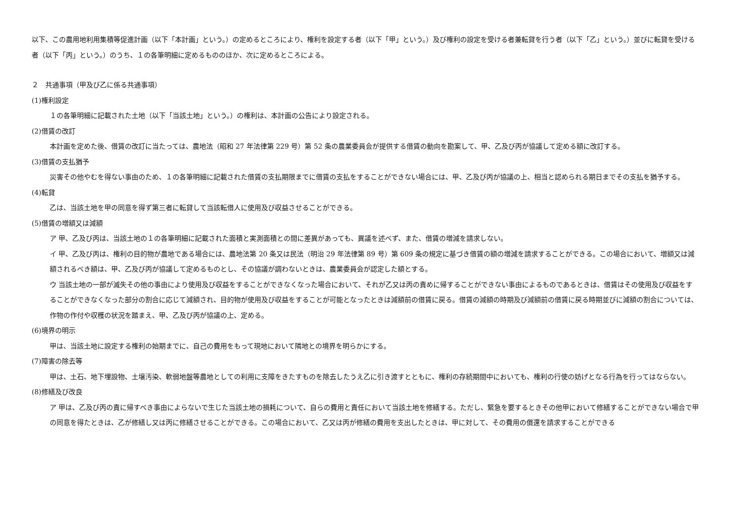以下、この農用地利用集積等促進計画（以下「本計画」という。）の定めるところにより、権利を設定する者（以下「甲」という。）及び権利の設定を受ける者兼転貸を行う者（以下「乙」という。）並びに転貸を受ける者（以下「丙」という。）のうち、１の各筆明細に定めるもののほか、次に定めるところによる。
２　共通事項（甲及び乙に係る共通事項）
(1)権利設定
１の各筆明細に記載された土地（以下「当該土地」という。）の権利は、本計画の公告により設定される。
(2)借賃の改訂
本計画を定めた後、借賃の改訂に当たっては、農地法（昭和 27 年法律第 229 号）第 52 条の農業委員会が提供する借賃の動向を勘案して、甲、乙及び丙が協議して定める額に改訂する。
(3)借賃の支払猶予
災害その他やむを得ない事由のため、１の各筆明細に記載された借賃の支払期限までに借賃の支払をすることができない場合には、甲、乙及び丙が協議の上、相当と認められる期日までその支払を猶予する。
(4)転貸
乙は、当該土地を甲の同意を得ず第三者に転貸して当該転借人に使用及び収益させることができる。
(5)借賃の増額又は減額
ア 甲、乙及び丙は、当該土地の１の各筆明細に記載された面積と実測面積との間に差異があっても、異議を述べず、また、借賃の増減を請求しない。
イ 甲、乙及び丙は、権利の目的物が農地である場合には、農地法第 20 条又は民法（明治 29 年法律第 89 号）第 609 条の規定に基づき借賃の額の増減を請求することができる。この場合において、増額又は減額されるべき額は、甲、乙及び丙が協議して定めるものとし、その協議が調わないときは、農業委員会が認定した額とする。
ウ 当該土地の一部が滅失その他の事由により使用及び収益をすることができなくなった場合において、それが乙又は丙の責めに帰することができない事由によるものであるときは、借賃はその使用及び収益をすることができなくなった部分の割合に応じて減額され、目的物が使用及び収益をすることが可能となったときは減額前の借賃に戻る。借賃の減額の時期及び減額前の借賃に戻る時期並びに減額の割合については、作物の作付や収穫の状況を踏まえ、甲、乙及び丙が協議の上、定める。
(6)境界の明示
甲は、当該土地に設定する権利の始期までに、自己の費用をもって現地において隣地との境界を明らかにする。
(7)障害の除去等
甲は、土石、地下埋設物、土壌汚染、軟弱地盤等農地としての利用に支障をきたすものを除去したうえ乙に引き渡すとともに、権利の存続期間中においても、権利の行使の妨げとなる行為を行ってはならない。
(8)修繕及び改良
ア 甲は、乙及び丙の責に帰すべき事由によらないで生じた当該土地の損耗について、自らの費用と責任において当該土地を修繕する。ただし、緊急を要するときその他甲において修繕することができない場合で甲の同意を得たときは、乙が修繕し又は丙に修繕させることができる。この場合において、乙又は丙が修繕の費用を支出したときは、甲に対して、その費用の償還を請求することができる